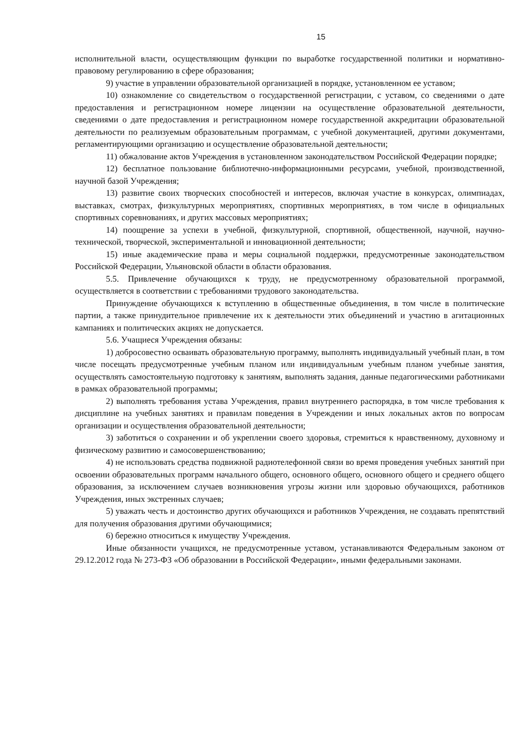15
исполнительной власти, осуществляющим функции по выработке государственной политики и нормативно-правовому регулированию в сфере образования;
9) участие в управлении образовательной организацией в порядке, установленном ее уставом;
10) ознакомление со свидетельством о государственной регистрации, с уставом, со сведениями о дате предоставления и регистрационном номере лицензии на осуществление образовательной деятельности, сведениями о дате предоставления и регистрационном номере государственной аккредитации образовательной деятельности по реализуемым образовательным программам, с учебной документацией, другими документами, регламентирующими организацию и осуществление образовательной деятельности;
11) обжалование актов Учреждения в установленном законодательством Российской Федерации порядке;
12) бесплатное пользование библиотечно-информационными ресурсами, учебной, производственной, научной базой Учреждения;
13) развитие своих творческих способностей и интересов, включая участие в конкурсах, олимпиадах, выставках, смотрах, физкультурных мероприятиях, спортивных мероприятиях, в том числе в официальных спортивных соревнованиях, и других массовых мероприятиях;
14) поощрение за успехи в учебной, физкультурной, спортивной, общественной, научной, научно-технической, творческой, экспериментальной и инновационной деятельности;
15) иные академические права и меры социальной поддержки, предусмотренные законодательством Российской Федерации, Ульяновской области в области образования.
5.5. Привлечение обучающихся к труду, не предусмотренному образовательной программой, осуществляется в соответствии с требованиями трудового законодательства.
Принуждение обучающихся к вступлению в общественные объединения, в том числе в политические партии, а также принудительное привлечение их к деятельности этих объединений и участию в агитационных кампаниях и политических акциях не допускается.
5.6. Учащиеся Учреждения обязаны:
1) добросовестно осваивать образовательную программу, выполнять индивидуальный учебный план, в том числе посещать предусмотренные учебным планом или индивидуальным учебным планом учебные занятия, осуществлять самостоятельную подготовку к занятиям, выполнять задания, данные педагогическими работниками в рамках образовательной программы;
2) выполнять требования устава Учреждения, правил внутреннего распорядка, в том числе требования к дисциплине на учебных занятиях и правилам поведения в Учреждении и иных локальных актов по вопросам организации и осуществления образовательной деятельности;
3) заботиться о сохранении и об укреплении своего здоровья, стремиться к нравственному, духовному и физическому развитию и самосовершенствованию;
4) не использовать средства подвижной радиотелефонной связи во время проведения учебных занятий при освоении образовательных программ начального общего, основного общего, основного общего и среднего общего образования, за исключением случаев возникновения угрозы жизни или здоровью обучающихся, работников Учреждения, иных экстренных случаев;
5) уважать честь и достоинство других обучающихся и работников Учреждения, не создавать препятствий для получения образования другими обучающимися;
6) бережно относиться к имуществу Учреждения.
Иные обязанности учащихся, не предусмотренные уставом, устанавливаются Федеральным законом от 29.12.2012 года № 273-ФЗ «Об образовании в Российской Федерации», иными федеральными законами.